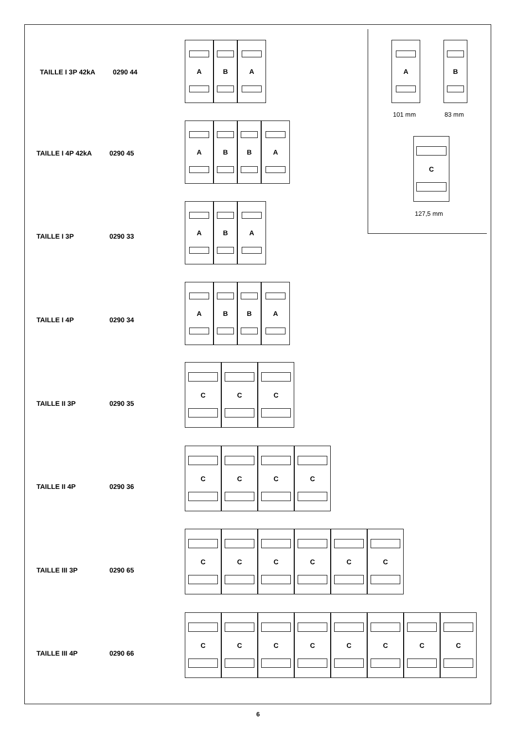A
101 mm
B
83 mm
C
127,5 mm
TAILLE I 3P 42kA 0290 44
A B A
TAILLE I 4P 42kA 0290 45
A B B A
TAILLE I 3P 0290 33
A B A
TAILLE I 4P 0290 34
A B B A
TAILLE II 3P 0290 35
C C C
TAILLE II 4P 0290 36
C C C C
TAILLE III 3P 0290 65
C C C C C C
TAILLE III 4P 0290 66
C C C C C C C C
6